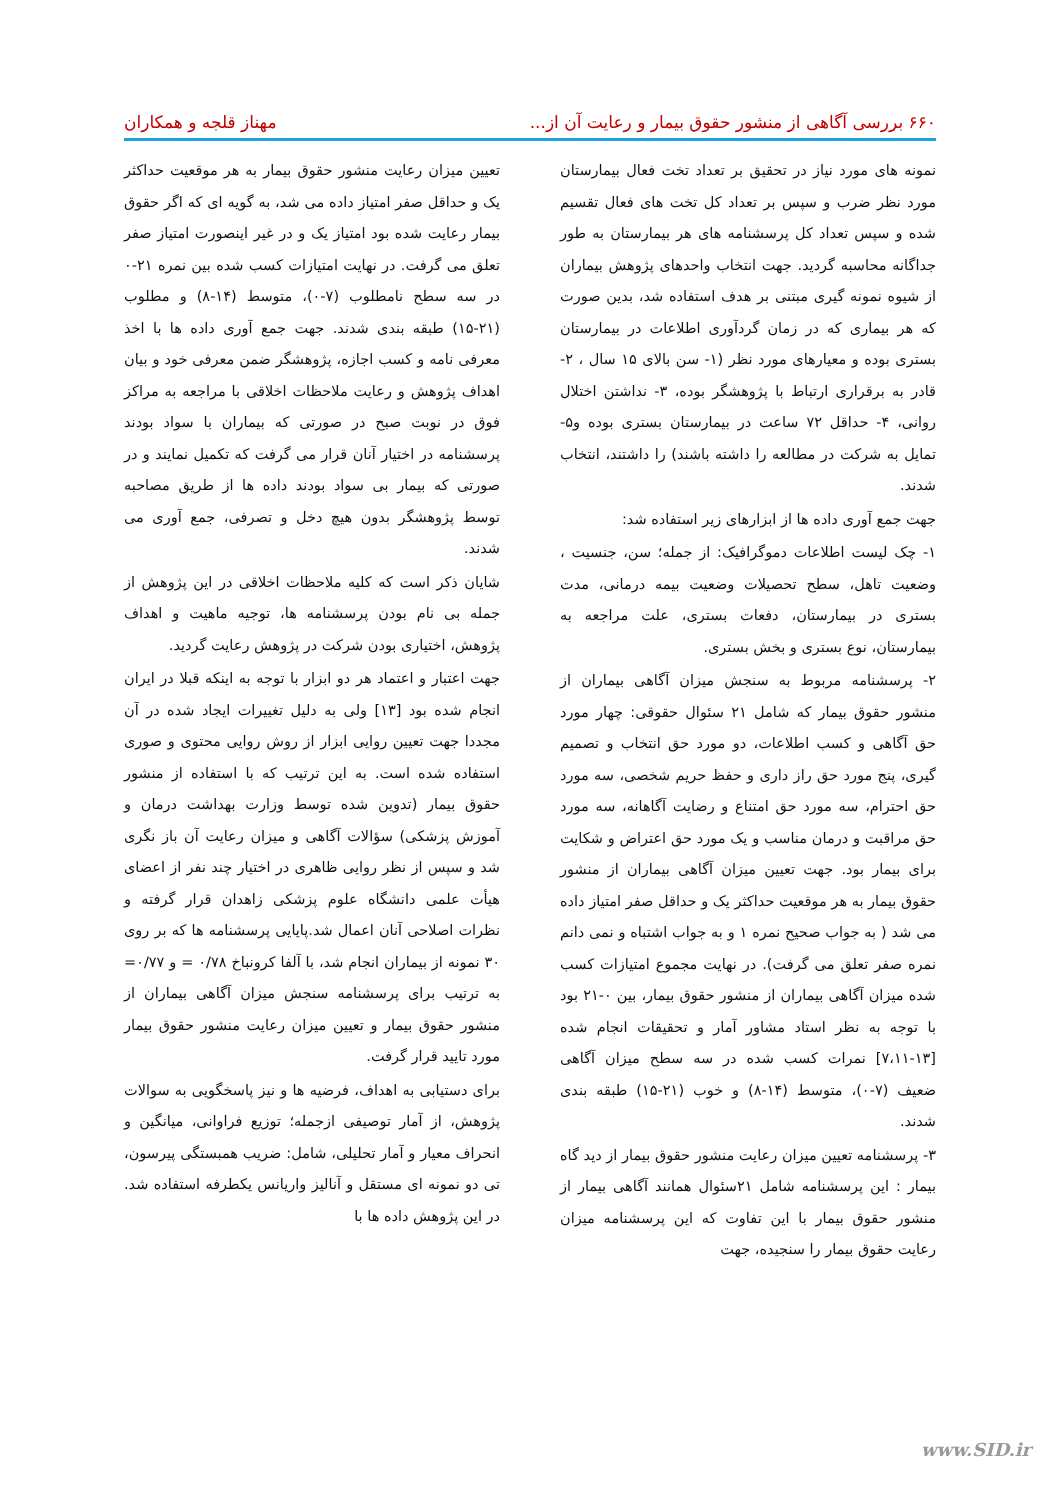۶۶۰ بررسی آگاهی از منشور حقوق بیمار و رعایت آن از... مهناز قلجه و همکاران
نمونه های مورد نیاز در تحقیق بر تعداد تخت فعال بیمارستان مورد نظر ضرب و سپس بر تعداد کل تخت های فعال تقسیم شده و سپس تعداد کل پرسشنامه های هر بیمارستان به طور جداگانه محاسبه گردید. جهت انتخاب واحدهای پژوهش بیماران از شیوه نمونه گیری مبتنی بر هدف استفاده شد، بدین صورت که هر بیماری که در زمان گردآوری اطلاعات در بیمارستان بستری بوده و معیارهای مورد نظر (۱- سن بالای ۱۵ سال ، ۲- قادر به برقراری ارتباط با پژوهشگر بوده، ۳- نداشتن اختلال روانی، ۴- حداقل ۷۲ ساعت در بیمارستان بستری بوده و۵- تمایل به شرکت در مطالعه را داشته باشند) را داشتند، انتخاب شدند.
جهت جمع آوری داده ها از ابزارهای زیر استفاده شد:
۱- چک لیست اطلاعات دموگرافیک: از جمله؛ سن، جنسیت ، وضعیت تاهل، سطح تحصیلات وضعیت بیمه درمانی، مدت بستری در بیمارستان، دفعات بستری، علت مراجعه به بیمارستان، نوع بستری و بخش بستری.
۲- پرسشنامه مربوط به سنجش میزان آگاهی بیماران از منشور حقوق بیمار که شامل ۲۱ سئوال حقوقی: چهار مورد حق آگاهی و کسب اطلاعات، دو مورد حق انتخاب و تصمیم گیری، پنج مورد حق راز داری و حفظ حریم شخصی، سه مورد حق احترام، سه مورد حق امتناع و رضایت آگاهانه، سه مورد حق مراقبت و درمان مناسب و یک مورد حق اعتراض و شکایت برای بیمار بود. جهت تعیین میزان آگاهی بیماران از منشور حقوق بیمار به هر موقعیت حداکثر یک و حداقل صفر امتیاز داده می شد ( به جواب صحیح نمره ۱ و به جواب اشتباه و نمی دانم نمره صفر تعلق می گرفت). در نهایت مجموع امتیازات کسب شده میزان آگاهی بیماران از منشور حقوق بیمار، بین ۰-۲۱ بود با توجه به نظر استاد مشاور آمار و تحقیقات انجام شده [۱۳-۷،۱۱] نمرات کسب شده در سه سطح میزان آگاهی ضعیف (۷-۰)، متوسط (۱۴-۸) و خوب (۲۱-۱۵) طبقه بندی شدند.
۳- پرسشنامه تعیین میزان رعایت منشور حقوق بیمار از دید گاه بیمار : این پرسشنامه شامل ۲۱سئوال همانند آگاهی بیمار از منشور حقوق بیمار با این تفاوت که این پرسشنامه میزان رعایت حقوق بیمار را سنجیده، جهت
تعیین میزان رعایت منشور حقوق بیمار به هر موقعیت حداکثر یک و حداقل صفر امتیاز داده می شد، به گویه ای که اگر حقوق بیمار رعایت شده بود امتیاز یک و در غیر اینصورت امتیاز صفر تعلق می گرفت. در نهایت امتیازات کسب شده بین نمره ۲۱-۰ در سه سطح نامطلوب (۷-۰)، متوسط (۱۴-۸) و مطلوب (۲۱-۱۵) طبقه بندی شدند. جهت جمع آوری داده ها با اخذ معرفی نامه و کسب اجازه، پژوهشگر ضمن معرفی خود و بیان اهداف پژوهش و رعایت ملاحظات اخلاقی با مراجعه به مراکز فوق در نوبت صبح در صورتی که بیماران با سواد بودند پرسشنامه در اختیار آنان قرار می گرفت که تکمیل نمایند و در صورتی که بیمار بی سواد بودند داده ها از طریق مصاحبه توسط پژوهشگر بدون هیچ دخل و تصرفی، جمع آوری می شدند.
شایان ذکر است که کلیه ملاحظات اخلاقی در این پژوهش از جمله بی نام بودن پرسشنامه ها، توجیه ماهیت و اهداف پژوهش، اختیاری بودن شرکت در پژوهش رعایت گردید.
جهت اعتبار و اعتماد هر دو ابزار با توجه به اینکه قبلا در ایران انجام شده بود [۱۳] ولی به دلیل تغییرات ایجاد شده در آن مجددا جهت تعیین روایی ابزار از روش روایی محتوی و صوری استفاده شده است. به این ترتیب که با استفاده از منشور حقوق بیمار (تدوین شده توسط وزارت بهداشت درمان و آموزش پزشکی) سؤالات آگاهی و میزان رعایت آن باز نگری شد و سپس از نظر روایی ظاهری در اختیار چند نفر از اعضای هیأت علمی دانشگاه علوم پزشکی زاهدان قرار گرفته و نظرات اصلاحی آنان اعمال شد.پایایی پرسشنامه ها که بر روی ۳۰ نمونه از بیماران انجام شد، با آلفا کرونباخ ۰/۷۸ = و ۰/۷۷= به ترتیب برای پرسشنامه سنجش میزان آگاهی بیماران از منشور حقوق بیمار و تعیین میزان رعایت منشور حقوق بیمار مورد تایید قرار گرفت.
برای دستیابی به اهداف، فرضیه ها و نیز پاسخگویی به سوالات پژوهش، از آمار توصیفی ازجمله؛ توزیع فراوانی، میانگین و انحراف معیار و آمار تحلیلی، شامل: ضریب همبستگی پیرسون، تی دو نمونه ای مستقل و آنالیز واریانس یکطرفه استفاده شد. در این پژوهش داده ها با
www.SID.ir